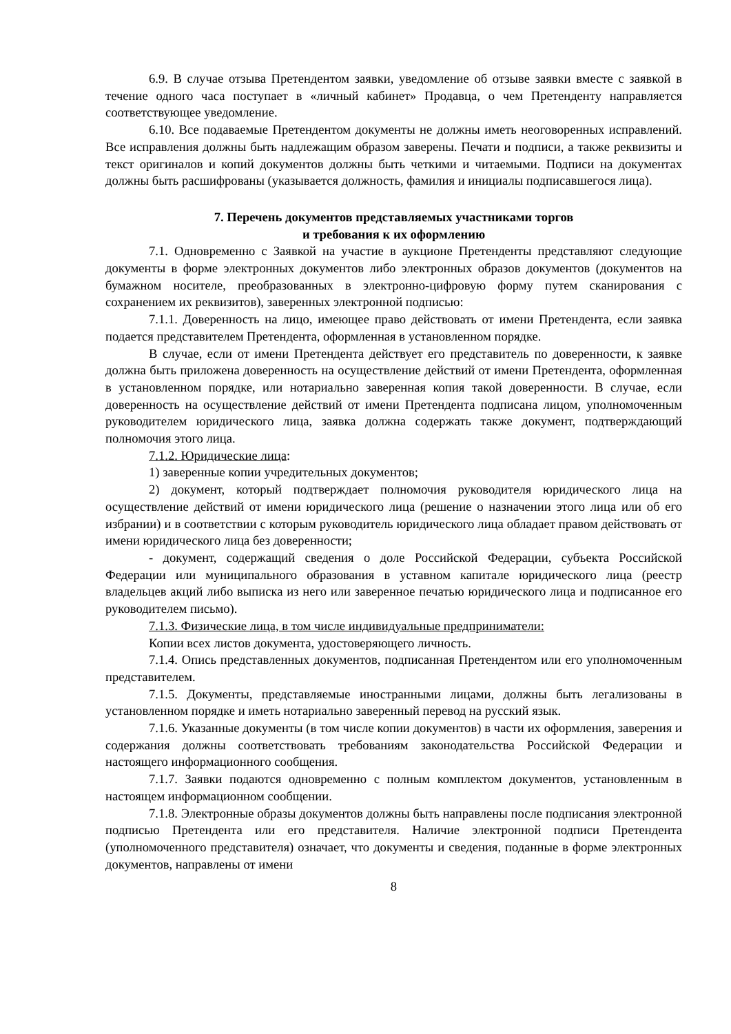6.9. В случае отзыва Претендентом заявки, уведомление об отзыве заявки вместе с заявкой в течение одного часа поступает в «личный кабинет» Продавца, о чем Претенденту направляется соответствующее уведомление.
6.10. Все подаваемые Претендентом документы не должны иметь неоговоренных исправлений. Все исправления должны быть надлежащим образом заверены. Печати и подписи, а также реквизиты и текст оригиналов и копий документов должны быть четкими и читаемыми. Подписи на документах должны быть расшифрованы (указывается должность, фамилия и инициалы подписавшегося лица).
7. Перечень документов представляемых участниками торгов
и требования к их оформлению
7.1. Одновременно с Заявкой на участие в аукционе Претенденты представляют следующие документы в форме электронных документов либо электронных образов документов (документов на бумажном носителе, преобразованных в электронно-цифровую форму путем сканирования с сохранением их реквизитов), заверенных электронной подписью:
7.1.1. Доверенность на лицо, имеющее право действовать от имени Претендента, если заявка подается представителем Претендента, оформленная в установленном порядке.
В случае, если от имени Претендента действует его представитель по доверенности, к заявке должна быть приложена доверенность на осуществление действий от имени Претендента, оформленная в установленном порядке, или нотариально заверенная копия такой доверенности. В случае, если доверенность на осуществление действий от имени Претендента подписана лицом, уполномоченным руководителем юридического лица, заявка должна содержать также документ, подтверждающий полномочия этого лица.
7.1.2. Юридические лица:
1) заверенные копии учредительных документов;
2) документ, который подтверждает полномочия руководителя юридического лица на осуществление действий от имени юридического лица (решение о назначении этого лица или об его избрании) и в соответствии с которым руководитель юридического лица обладает правом действовать от имени юридического лица без доверенности;
- документ, содержащий сведения о доле Российской Федерации, субъекта Российской Федерации или муниципального образования в уставном капитале юридического лица (реестр владельцев акций либо выписка из него или заверенное печатью юридического лица и подписанное его руководителем письмо).
7.1.3. Физические лица, в том числе индивидуальные предприниматели:
Копии всех листов документа, удостоверяющего личность.
7.1.4. Опись представленных документов, подписанная Претендентом или его уполномоченным представителем.
7.1.5. Документы, представляемые иностранными лицами, должны быть легализованы в установленном порядке и иметь нотариально заверенный перевод на русский язык.
7.1.6. Указанные документы (в том числе копии документов) в части их оформления, заверения и содержания должны соответствовать требованиям законодательства Российской Федерации и настоящего информационного сообщения.
7.1.7. Заявки подаются одновременно с полным комплектом документов, установленным в настоящем информационном сообщении.
7.1.8. Электронные образы документов должны быть направлены после подписания электронной подписью Претендента или его представителя. Наличие электронной подписи Претендента (уполномоченного представителя) означает, что документы и сведения, поданные в форме электронных документов, направлены от имени
8